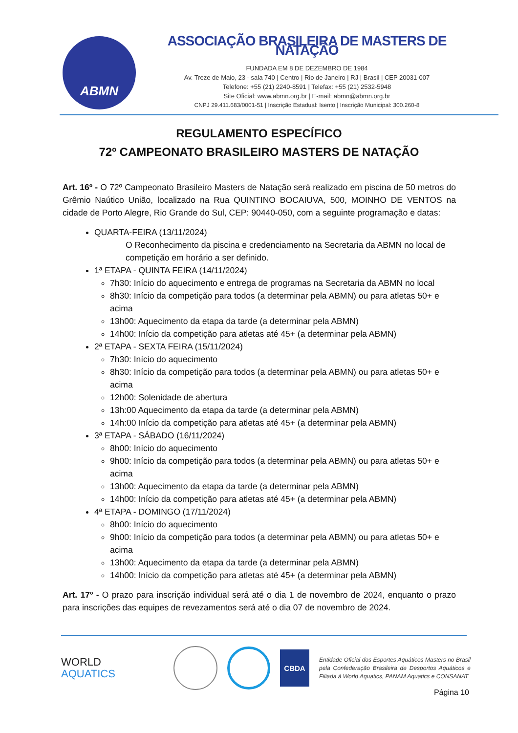ABMN
ASSOCIAÇÃO BRASILEIRA DE MASTERS DE NATAÇÃO
FUNDADA EM 8 DE DEZEMBRO DE 1984
Av. Treze de Maio, 23 - sala 740 | Centro | Rio de Janeiro | RJ | Brasil | CEP 20031-007
Telefone: +55 (21) 2240-8591 | Telefax: +55 (21) 2532-5948
Site Oficial: www.abmn.org.br | E-mail: abmn@abmn.org.br
CNPJ 29.411.683/0001-51 | Inscrição Estadual: Isento | Inscrição Municipal: 300.260-8
REGULAMENTO ESPECÍFICO
72º CAMPEONATO BRASILEIRO MASTERS DE NATAÇÃO
Art. 16º - O 72º Campeonato Brasileiro Masters de Natação será realizado em piscina de 50 metros do Grêmio Naútico União, localizado na Rua QUINTINO BOCAIUVA, 500, MOINHO DE VENTOS na cidade de Porto Alegre, Rio Grande do Sul, CEP: 90440-050, com a seguinte programação e datas:
QUARTA-FEIRA (13/11/2024)
O Reconhecimento da piscina e credenciamento na Secretaria da ABMN no local de competição em horário a ser definido.
1ª ETAPA - QUINTA FEIRA (14/11/2024)
7h30: Início do aquecimento e entrega de programas na Secretaria da ABMN no local
8h30: Início da competição para todos (a determinar pela ABMN) ou para atletas 50+ e acima
13h00: Aquecimento da etapa da tarde (a determinar pela ABMN)
14h00: Início da competição para atletas até 45+ (a determinar pela ABMN)
2ª ETAPA - SEXTA FEIRA (15/11/2024)
7h30: Início do aquecimento
8h30: Início da competição para todos (a determinar pela ABMN) ou para atletas 50+ e acima
12h00: Solenidade de abertura
13h:00 Aquecimento da etapa da tarde (a determinar pela ABMN)
14h:00 Início da competição para atletas até 45+ (a determinar pela ABMN)
3ª ETAPA - SÁBADO (16/11/2024)
8h00: Início do aquecimento
9h00: Início da competição para todos (a determinar pela ABMN) ou para atletas 50+ e acima
13h00: Aquecimento da etapa da tarde (a determinar pela ABMN)
14h00: Início da competição para atletas até 45+ (a determinar pela ABMN)
4ª ETAPA - DOMINGO (17/11/2024)
8h00: Início do aquecimento
9h00: Início da competição para todos (a determinar pela ABMN) ou para atletas 50+ e acima
13h00: Aquecimento da etapa da tarde (a determinar pela ABMN)
14h00: Início da competição para atletas até 45+ (a determinar pela ABMN)
Art. 17º - O prazo para inscrição individual será até o dia 1 de novembro de 2024, enquanto o prazo para inscrições das equipes de revezamentos será até o dia 07 de novembro de 2024.
WORLD
AQUATICS
CBDA
Entidade Oficial dos Esportes Aquáticos Masters no Brasil pela Confederação Brasileira de Desportos Aquáticos e Filiada à World Aquatics, PANAM Aquatics e CONSANAT
Página 10